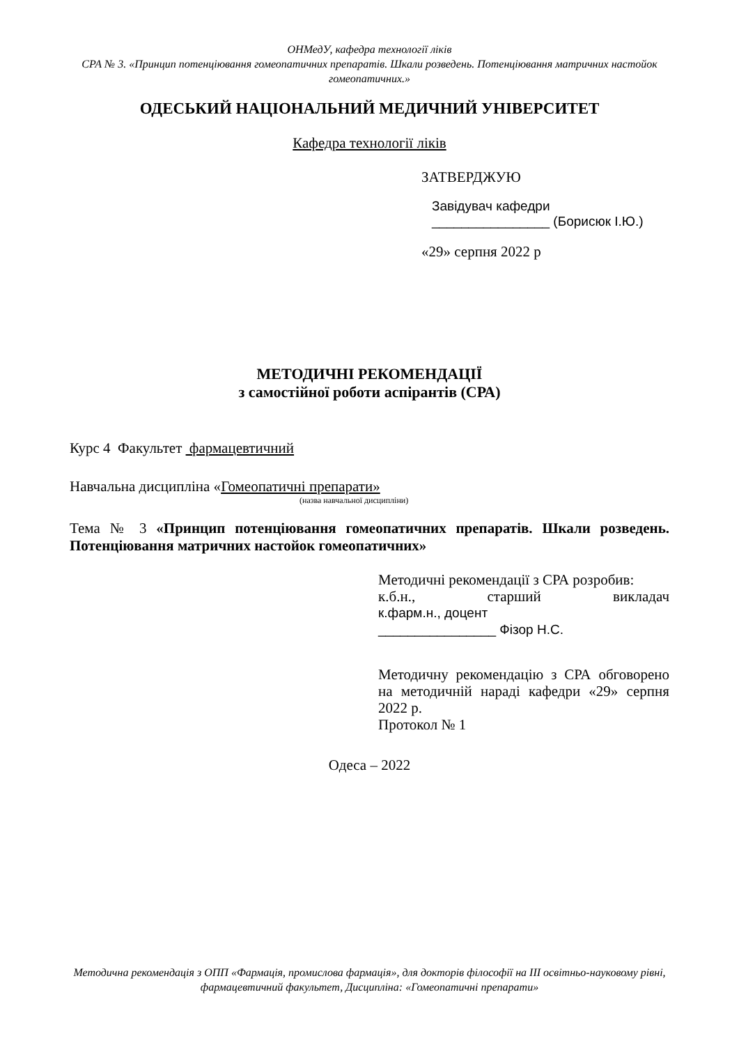ОНМедУ, кафедра технології ліків
СРА № 3. «Принцип потенціювання гомеопатичних препаратів. Шкали розведень. Потенціювання матричних настойок гомеопатичних.»
ОДЕСЬКИЙ НАЦІОНАЛЬНИЙ МЕДИЧНИЙ УНІВЕРСИТЕТ
Кафедра технології ліків
ЗАТВЕРДЖУЮ
Завідувач кафедри
________________ (Борисюк І.Ю.)
«29» серпня 2022 р
МЕТОДИЧНІ РЕКОМЕНДАЦІЇ
з самостійної роботи аспірантів (СРА)
Курс 4 Факультет фармацевтичний
Навчальна дисципліна «Гомеопатичні препарати»
(назва навчальної дисципліни)
Тема № 3 «Принцип потенціювання гомеопатичних препаратів. Шкали розведень. Потенціювання матричних настойок гомеопатичних»
Методичні рекомендації з СРА розробив:
к.б.н., старший викладач
к.фарм.н., доцент
________________ Фізор Н.С.
Методичну рекомендацію з СРА обговорено на методичній нараді кафедри «29» серпня 2022 р.
Протокол № 1
Одеса – 2022
Методична рекомендація з ОПП «Фармація, промислова фармація», для докторів філософії на ІІІ освітньо-науковому рівні, фармацевтичний факультет, Дисципліна: «Гомеопатичні препарати»